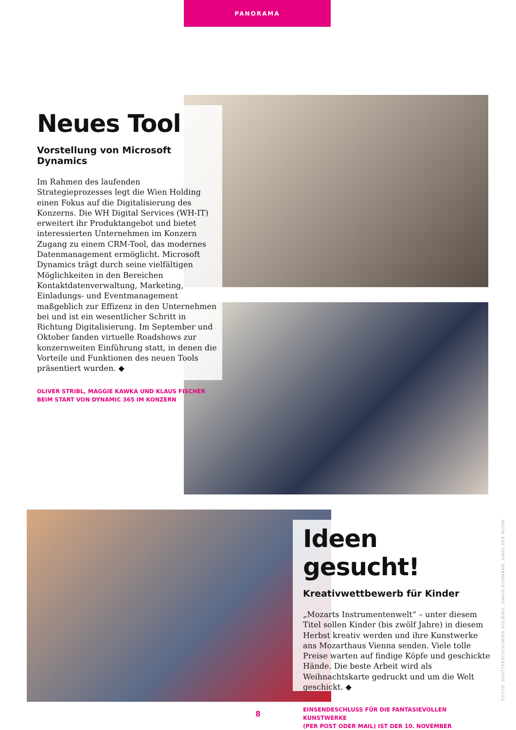PANORAMA
Neues Tool
Vorstellung von Microsoft Dynamics
Im Rahmen des laufenden Strategieprozesses legt die Wien Holding einen Fokus auf die Digitalisierung des Konzerns. Die WH Digital Services (WH-IT) erweitert ihr Produktangebot und bietet interessierten Unternehmen im Konzern Zugang zu einem CRM-Tool, das modernes Datenmanagement ermöglicht. Microsoft Dynamics trägt durch seine vielfältigen Möglichkeiten in den Bereichen Kontaktdatenverwaltung, Marketing, Einladungs- und Eventmanagement maßgeblich zur Effizenz in den Unternehmen bei und ist ein wesentlicher Schritt in Richtung Digitalisierung. Im September und Oktober fanden virtuelle Roadshows zur konzernweiten Einführung statt, in denen die Vorteile und Funktionen des neuen Tools präsentiert wurden. ◆
OLIVER STRIBL, MAGGIE KAWKA UND KLAUS FISCHER
BEIM START VON DYNAMIC 365 IM KONZERN
Ideen gesucht!
Kreativwettbewerb für Kinder
„Mozarts Instrumentenwelt“ – unter diesem Titel sollen Kinder (bis zwölf Jahre) in diesem Herbst kreativ werden und ihre Kunstwerke ans Mozarthaus Vienna senden. Viele tolle Preise warten auf findige Köpfe und geschickte Hände. Die beste Arbeit wird als Weihnachtskarte gedruckt und um die Welt geschickt. ◆
EINSENDESCHLUSS FÜR DIE FANTASIEVOLLEN KUNSTWERKE
(PER POST ODER MAIL) IST DER 10. NOVEMBER
FOTOS: SHUTTERSTOCK/WIEN HOLDING, DAVID BOHMANN, HAUS DER MUSIK
8